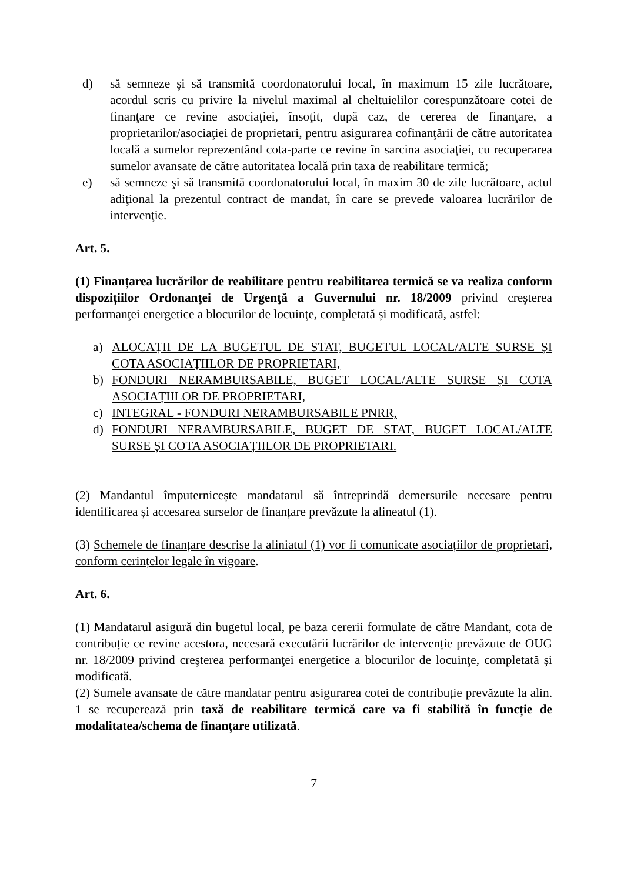d) să semneze şi să transmită coordonatorului local, în maximum 15 zile lucrătoare, acordul scris cu privire la nivelul maximal al cheltuielilor corespunzătoare cotei de finanţare ce revine asociaţiei, însoţit, după caz, de cererea de finanţare, a proprietarilor/asociaţiei de proprietari, pentru asigurarea cofinanţării de către autoritatea locală a sumelor reprezentând cota-parte ce revine în sarcina asociaţiei, cu recuperarea sumelor avansate de către autoritatea locală prin taxa de reabilitare termică;
e) să semneze şi să transmită coordonatorului local, în maxim 30 de zile lucrătoare, actul adiţional la prezentul contract de mandat, în care se prevede valoarea lucrărilor de intervenţie.
Art. 5.
(1) Finanțarea lucrărilor de reabilitare pentru reabilitarea termică se va realiza conform dispozițiilor Ordonanţei de Urgenţă a Guvernului nr. 18/2009 privind creşterea performanţei energetice a blocurilor de locuinţe, completată și modificată, astfel:
a) ALOCAȚII DE LA BUGETUL DE STAT, BUGETUL LOCAL/ALTE SURSE ȘI COTA ASOCIAȚIILOR DE PROPRIETARI,
b) FONDURI NERAMBURSABILE, BUGET LOCAL/ALTE SURSE ȘI COTA ASOCIAȚIILOR DE PROPRIETARI,
c) INTEGRAL - FONDURI NERAMBURSABILE PNRR,
d) FONDURI NERAMBURSABILE, BUGET DE STAT, BUGET LOCAL/ALTE SURSE ȘI COTA ASOCIAȚIILOR DE PROPRIETARI.
(2) Mandantul împuternicește mandatarul să întreprindă demersurile necesare pentru identificarea și accesarea surselor de finanțare prevăzute la alineatul (1).
(3) Schemele de finanțare descrise la aliniatul (1) vor fi comunicate asociațiilor de proprietari, conform cerințelor legale în vigoare.
Art. 6.
(1) Mandatarul asigură din bugetul local, pe baza cererii formulate de către Mandant, cota de contribuție ce revine acestora, necesară executării lucrărilor de intervenție prevăzute de OUG nr. 18/2009 privind creşterea performanţei energetice a blocurilor de locuinţe, completată și modificată.
(2) Sumele avansate de către mandatar pentru asigurarea cotei de contribuție prevăzute la alin. 1 se recuperează prin taxă de reabilitare termică care va fi stabilită în funcție de modalitatea/schema de finanțare utilizată.
7